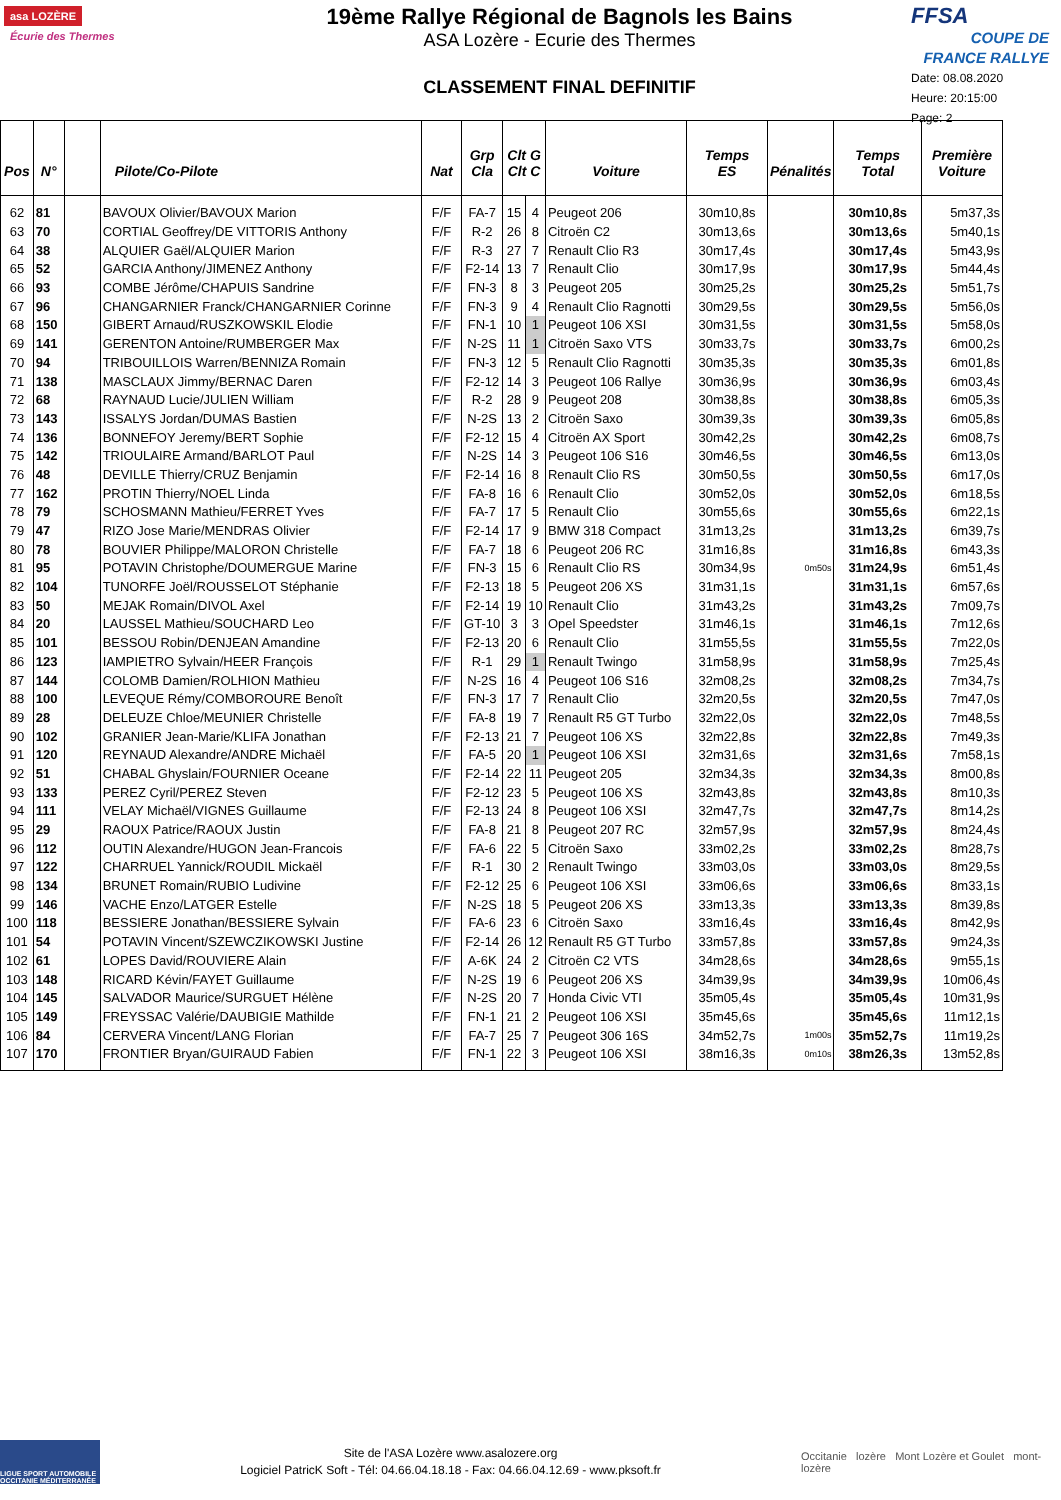asa LOZÈRE Écurie des Thermes
19ème Rallye Régional de Bagnols les Bains
ASA Lozère - Ecurie des Thermes
CLASSEMENT FINAL DEFINITIF
FFSA
COUPE DE FRANCE RALLYE
Date: 08.08.2020
Heure: 20:15:00
Page: 2
| Pos | N° | | Pilote/Co-Pilote | Nat | Grp Cla | Clt G Clt C | | Voiture | Temps ES | Pénalités | Temps Total | Première Voiture |
| --- | --- | --- | --- | --- | --- | --- | --- | --- | --- | --- | --- | --- |
| 62 | 81 | | BAVOUX Olivier/BAVOUX Marion | F/F | FA-7 | 15 | 4 | Peugeot 206 | 30m10,8s | | 30m10,8s | 5m37,3s |
| 63 | 70 | | CORTIAL Geoffrey/DE VITTORIS Anthony | F/F | R-2 | 26 | 8 | Citroën C2 | 30m13,6s | | 30m13,6s | 5m40,1s |
| 64 | 38 | | ALQUIER Gaël/ALQUIER Marion | F/F | R-3 | 27 | 7 | Renault Clio R3 | 30m17,4s | | 30m17,4s | 5m43,9s |
| 65 | 52 | | GARCIA Anthony/JIMENEZ Anthony | F/F | F2-14 | 13 | 7 | Renault Clio | 30m17,9s | | 30m17,9s | 5m44,4s |
| 66 | 93 | | COMBE Jérôme/CHAPUIS Sandrine | F/F | FN-3 | 8 | 3 | Peugeot 205 | 30m25,2s | | 30m25,2s | 5m51,7s |
| 67 | 96 | | CHANGARNIER Franck/CHANGARNIER Corinne | F/F | FN-3 | 9 | 4 | Renault Clio Ragnotti | 30m29,5s | | 30m29,5s | 5m56,0s |
| 68 | 150 | | GIBERT Arnaud/RUSZKOWSKIL Elodie | F/F | FN-1 | 10 | 1 | Peugeot 106 XSI | 30m31,5s | | 30m31,5s | 5m58,0s |
| 69 | 141 | | GERENTON Antoine/RUMBERGER Max | F/F | N-2S | 11 | 1 | Citroën Saxo VTS | 30m33,7s | | 30m33,7s | 6m00,2s |
| 70 | 94 | | TRIBOUILLOIS Warren/BENNIZA Romain | F/F | FN-3 | 12 | 5 | Renault Clio Ragnotti | 30m35,3s | | 30m35,3s | 6m01,8s |
| 71 | 138 | | MASCLAUX Jimmy/BERNAC Daren | F/F | F2-12 | 14 | 3 | Peugeot 106 Rallye | 30m36,9s | | 30m36,9s | 6m03,4s |
| 72 | 68 | | RAYNAUD Lucie/JULIEN William | F/F | R-2 | 28 | 9 | Peugeot 208 | 30m38,8s | | 30m38,8s | 6m05,3s |
| 73 | 143 | | ISSALYS Jordan/DUMAS Bastien | F/F | N-2S | 13 | 2 | Citroën Saxo | 30m39,3s | | 30m39,3s | 6m05,8s |
| 74 | 136 | | BONNEFOY Jeremy/BERT Sophie | F/F | F2-12 | 15 | 4 | Citroën AX Sport | 30m42,2s | | 30m42,2s | 6m08,7s |
| 75 | 142 | | TRIOULAIRE Armand/BARLOT Paul | F/F | N-2S | 14 | 3 | Peugeot 106 S16 | 30m46,5s | | 30m46,5s | 6m13,0s |
| 76 | 48 | | DEVILLE Thierry/CRUZ Benjamin | F/F | F2-14 | 16 | 8 | Renault Clio RS | 30m50,5s | | 30m50,5s | 6m17,0s |
| 77 | 162 | | PROTIN Thierry/NOEL Linda | F/F | FA-8 | 16 | 6 | Renault Clio | 30m52,0s | | 30m52,0s | 6m18,5s |
| 78 | 79 | | SCHOSMANN Mathieu/FERRET Yves | F/F | FA-7 | 17 | 5 | Renault Clio | 30m55,6s | | 30m55,6s | 6m22,1s |
| 79 | 47 | | RIZO Jose Marie/MENDRAS Olivier | F/F | F2-14 | 17 | 9 | BMW 318 Compact | 31m13,2s | | 31m13,2s | 6m39,7s |
| 80 | 78 | | BOUVIER Philippe/MALORON Christelle | F/F | FA-7 | 18 | 6 | Peugeot 206 RC | 31m16,8s | | 31m16,8s | 6m43,3s |
| 81 | 95 | | POTAVIN Christophe/DOUMERGUE Marine | F/F | FN-3 | 15 | 6 | Renault Clio RS | 30m34,9s | 0m50s | 31m24,9s | 6m51,4s |
| 82 | 104 | | TUNORFE Joël/ROUSSELOT Stéphanie | F/F | F2-13 | 18 | 5 | Peugeot 206 XS | 31m31,1s | | 31m31,1s | 6m57,6s |
| 83 | 50 | | MEJAK Romain/DIVOL Axel | F/F | F2-14 | 19 | 10 | Renault Clio | 31m43,2s | | 31m43,2s | 7m09,7s |
| 84 | 20 | | LAUSSEL Mathieu/SOUCHARD Leo | F/F | GT-10 | 3 | 3 | Opel Speedster | 31m46,1s | | 31m46,1s | 7m12,6s |
| 85 | 101 | | BESSOU Robin/DENJEAN Amandine | F/F | F2-13 | 20 | 6 | Renault Clio | 31m55,5s | | 31m55,5s | 7m22,0s |
| 86 | 123 | | IAMPIETRO Sylvain/HEER François | F/F | R-1 | 29 | 1 | Renault Twingo | 31m58,9s | | 31m58,9s | 7m25,4s |
| 87 | 144 | | COLOMB Damien/ROLHION Mathieu | F/F | N-2S | 16 | 4 | Peugeot 106 S16 | 32m08,2s | | 32m08,2s | 7m34,7s |
| 88 | 100 | | LEVEQUE Rémy/COMBOROURE Benoît | F/F | FN-3 | 17 | 7 | Renault Clio | 32m20,5s | | 32m20,5s | 7m47,0s |
| 89 | 28 | | DELEUZE Chloe/MEUNIER Christelle | F/F | FA-8 | 19 | 7 | Renault R5 GT Turbo | 32m22,0s | | 32m22,0s | 7m48,5s |
| 90 | 102 | | GRANIER Jean-Marie/KLIFA Jonathan | F/F | F2-13 | 21 | 7 | Peugeot 106 XS | 32m22,8s | | 32m22,8s | 7m49,3s |
| 91 | 120 | | REYNAUD Alexandre/ANDRE Michaël | F/F | FA-5 | 20 | 1 | Peugeot 106 XSI | 32m31,6s | | 32m31,6s | 7m58,1s |
| 92 | 51 | | CHABAL Ghyslain/FOURNIER Oceane | F/F | F2-14 | 22 | 11 | Peugeot 205 | 32m34,3s | | 32m34,3s | 8m00,8s |
| 93 | 133 | | PEREZ Cyril/PEREZ Steven | F/F | F2-12 | 23 | 5 | Peugeot 106 XS | 32m43,8s | | 32m43,8s | 8m10,3s |
| 94 | 111 | | VELAY Michaël/VIGNES Guillaume | F/F | F2-13 | 24 | 8 | Peugeot 106 XSI | 32m47,7s | | 32m47,7s | 8m14,2s |
| 95 | 29 | | RAOUX Patrice/RAOUX Justin | F/F | FA-8 | 21 | 8 | Peugeot 207 RC | 32m57,9s | | 32m57,9s | 8m24,4s |
| 96 | 112 | | OUTIN Alexandre/HUGON Jean-Francois | F/F | FA-6 | 22 | 5 | Citroën Saxo | 33m02,2s | | 33m02,2s | 8m28,7s |
| 97 | 122 | | CHARRUEL Yannick/ROUDIL Mickaël | F/F | R-1 | 30 | 2 | Renault Twingo | 33m03,0s | | 33m03,0s | 8m29,5s |
| 98 | 134 | | BRUNET Romain/RUBIO Ludivine | F/F | F2-12 | 25 | 6 | Peugeot 106 XSI | 33m06,6s | | 33m06,6s | 8m33,1s |
| 99 | 146 | | VACHE Enzo/LATGER Estelle | F/F | N-2S | 18 | 5 | Peugeot 206 XS | 33m13,3s | | 33m13,3s | 8m39,8s |
| 100 | 118 | | BESSIERE Jonathan/BESSIERE Sylvain | F/F | FA-6 | 23 | 6 | Citroën Saxo | 33m16,4s | | 33m16,4s | 8m42,9s |
| 101 | 54 | | POTAVIN Vincent/SZEWCZIKOWSKI Justine | F/F | F2-14 | 26 | 12 | Renault R5 GT Turbo | 33m57,8s | | 33m57,8s | 9m24,3s |
| 102 | 61 | | LOPES David/ROUVIERE Alain | F/F | A-6K | 24 | 2 | Citroën C2 VTS | 34m28,6s | | 34m28,6s | 9m55,1s |
| 103 | 148 | | RICARD Kévin/FAYET Guillaume | F/F | N-2S | 19 | 6 | Peugeot 206 XS | 34m39,9s | | 34m39,9s | 10m06,4s |
| 104 | 145 | | SALVADOR Maurice/SURGUET Hélène | F/F | N-2S | 20 | 7 | Honda Civic VTI | 35m05,4s | | 35m05,4s | 10m31,9s |
| 105 | 149 | | FREYSSAC Valérie/DAUBIGIE Mathilde | F/F | FN-1 | 21 | 2 | Peugeot 106 XSI | 35m45,6s | | 35m45,6s | 11m12,1s |
| 106 | 84 | | CERVERA Vincent/LANG Florian | F/F | FA-7 | 25 | 7 | Peugeot 306 16S | 34m52,7s | 1m00s | 35m52,7s | 11m19,2s |
| 107 | 170 | | FRONTIER Bryan/GUIRAUD Fabien | F/F | FN-1 | 22 | 3 | Peugeot 106 XSI | 38m16,3s | 0m10s | 38m26,3s | 13m52,8s |
LIGUE SPORT AUTOMOBILE OCCITANIE MÉDITERRANÉE
Site de l'ASA Lozère www.asalozere.org
Logiciel PatricK Soft - Tél: 04.66.04.18.18 - Fax: 04.66.04.12.69 - www.pksoft.fr
Occitanie lozère Mont Lozère et Goulet mont-lozère